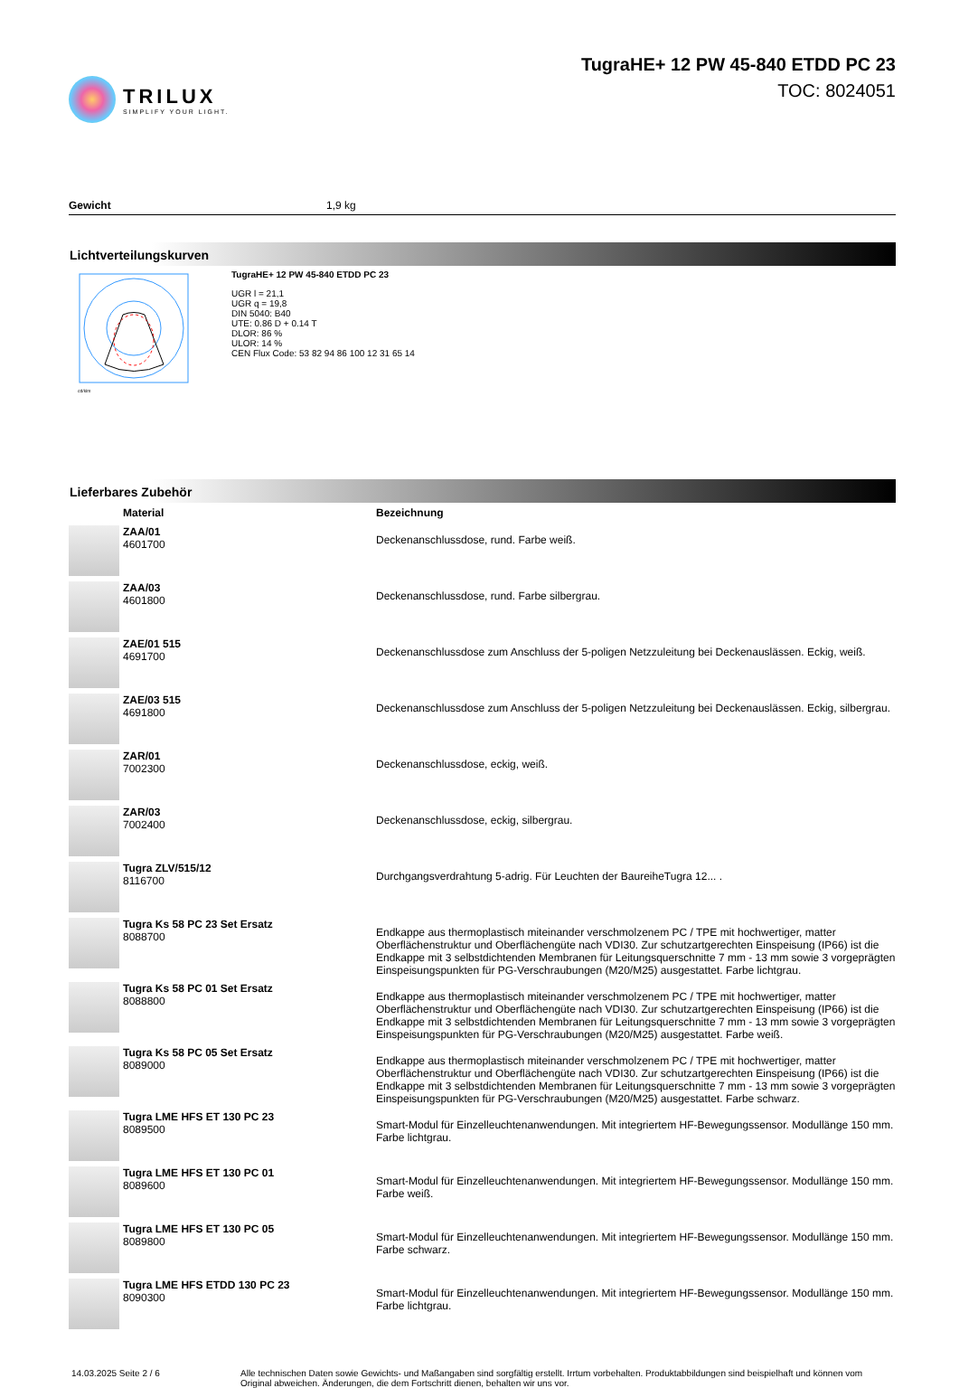TRILUX
SIMPLIFY YOUR LIGHT.
TugraHE+ 12 PW 45-840 ETDD PC 23
TOC: 8024051
Gewicht 1,9 kg
Lichtverteilungskurven
cd/klm
TugraHE+ 12 PW 45-840 ETDD PC 23
UGR l = 21,1
UGR q = 19,8
DIN 5040: B40
UTE: 0.86 D + 0.14 T
DLOR: 86 %
ULOR: 14 %
CEN Flux Code: 53 82 94 86 100 12 31 65 14
Lieferbares Zubehör
| | Material | Bezeichnung |
| --- | --- | --- |
| | ZAA/01 4601700 | Deckenanschlussdose, rund. Farbe weiß. |
| | ZAA/03 4601800 | Deckenanschlussdose, rund. Farbe silbergrau. |
| | ZAE/01 515 4691700 | Deckenanschlussdose zum Anschluss der 5-poligen Netzzuleitung bei Deckenauslässen. Eckig, weiß. |
| | ZAE/03 515 4691800 | Deckenanschlussdose zum Anschluss der 5-poligen Netzzuleitung bei Deckenauslässen. Eckig, silbergrau. |
| | ZAR/01 7002300 | Deckenanschlussdose, eckig, weiß. |
| | ZAR/03 7002400 | Deckenanschlussdose, eckig, silbergrau. |
| | Tugra ZLV/515/12 8116700 | Durchgangsverdrahtung 5-adrig. Für Leuchten der BaureiheTugra 12... . |
| | Tugra Ks 58 PC 23 Set Ersatz 8088700 | Endkappe aus thermoplastisch miteinander verschmolzenem PC / TPE mit hochwertiger, matter Oberflächenstruktur und Oberflächengüte nach VDI30. Zur schutzartgerechten Einspeisung (IP66) ist die Endkappe mit 3 selbstdichtenden Membranen für Leitungsquerschnitte 7 mm - 13 mm sowie 3 vorgeprägten Einspeisungspunkten für PG-Verschraubungen (M20/M25) ausgestattet. Farbe lichtgrau. |
| | Tugra Ks 58 PC 01 Set Ersatz 8088800 | Endkappe aus thermoplastisch miteinander verschmolzenem PC / TPE mit hochwertiger, matter Oberflächenstruktur und Oberflächengüte nach VDI30. Zur schutzartgerechten Einspeisung (IP66) ist die Endkappe mit 3 selbstdichtenden Membranen für Leitungsquerschnitte 7 mm - 13 mm sowie 3 vorgeprägten Einspeisungspunkten für PG-Verschraubungen (M20/M25) ausgestattet. Farbe weiß. |
| | Tugra Ks 58 PC 05 Set Ersatz 8089000 | Endkappe aus thermoplastisch miteinander verschmolzenem PC / TPE mit hochwertiger, matter Oberflächenstruktur und Oberflächengüte nach VDI30. Zur schutzartgerechten Einspeisung (IP66) ist die Endkappe mit 3 selbstdichtenden Membranen für Leitungsquerschnitte 7 mm - 13 mm sowie 3 vorgeprägten Einspeisungspunkten für PG-Verschraubungen (M20/M25) ausgestattet. Farbe schwarz. |
| | Tugra LME HFS ET 130 PC 23 8089500 | Smart-Modul für Einzelleuchtenanwendungen. Mit integriertem HF-Bewegungssensor. Modullänge 150 mm. Farbe lichtgrau. |
| | Tugra LME HFS ET 130 PC 01 8089600 | Smart-Modul für Einzelleuchtenanwendungen. Mit integriertem HF-Bewegungssensor. Modullänge 150 mm. Farbe weiß. |
| | Tugra LME HFS ET 130 PC 05 8089800 | Smart-Modul für Einzelleuchtenanwendungen. Mit integriertem HF-Bewegungssensor. Modullänge 150 mm. Farbe schwarz. |
| | Tugra LME HFS ETDD 130 PC 23 8090300 | Smart-Modul für Einzelleuchtenanwendungen. Mit integriertem HF-Bewegungssensor. Modullänge 150 mm. Farbe lichtgrau. |
14.03.2025 Seite 2 / 6 Alle technischen Daten sowie Gewichts- und Maßangaben sind sorgfältig erstellt. Irrtum vorbehalten. Produktabbildungen sind beispielhaft und können vom Original abweichen. Änderungen, die dem Fortschritt dienen, behalten wir uns vor.